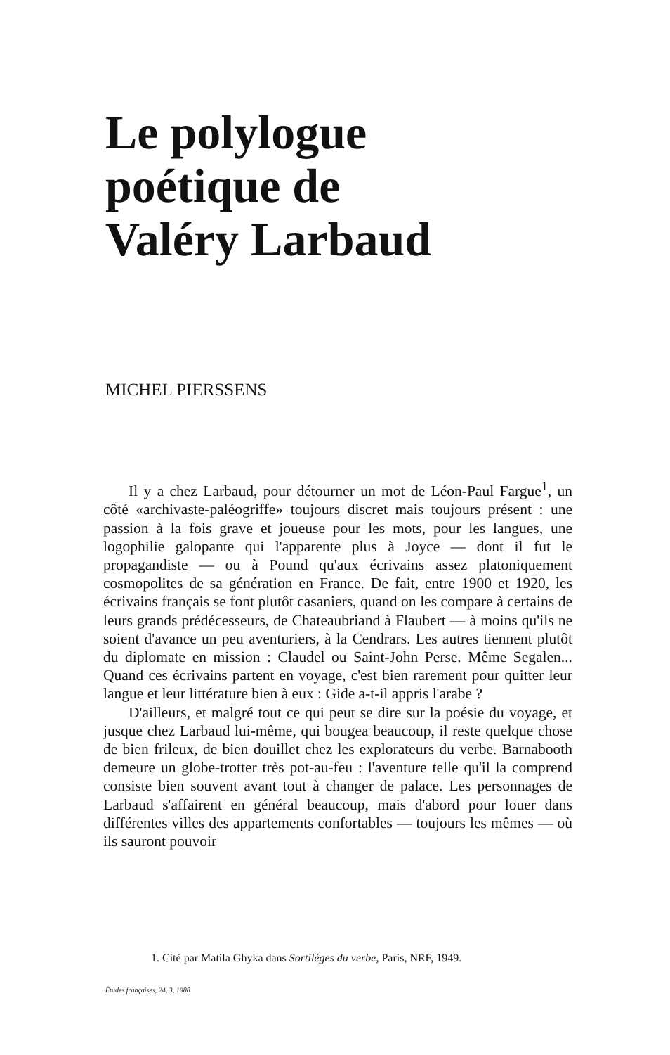Le polylogue
poétique de
Valéry Larbaud
MICHEL PIERSSENS
Il y a chez Larbaud, pour détourner un mot de Léon-Paul Fargue<sup>1</sup>, un côté «archivaste-paléogriffe» toujours discret mais toujours présent : une passion à la fois grave et joueuse pour les mots, pour les langues, une logophilie galopante qui l'apparente plus à Joyce — dont il fut le propagandiste — ou à Pound qu'aux écrivains assez platoniquement cosmopolites de sa génération en France. De fait, entre 1900 et 1920, les écrivains français se font plutôt casaniers, quand on les compare à certains de leurs grands prédécesseurs, de Chateaubriand à Flaubert — à moins qu'ils ne soient d'avance un peu aventuriers, à la Cendrars. Les autres tiennent plutôt du diplomate en mission : Claudel ou Saint-John Perse. Même Segalen... Quand ces écrivains partent en voyage, c'est bien rarement pour quitter leur langue et leur littérature bien à eux : Gide a-t-il appris l'arabe ?
D'ailleurs, et malgré tout ce qui peut se dire sur la poésie du voyage, et jusque chez Larbaud lui-même, qui bougea beaucoup, il reste quelque chose de bien frileux, de bien douillet chez les explorateurs du verbe. Barnabooth demeure un globe-trotter très pot-au-feu : l'aventure telle qu'il la comprend consiste bien souvent avant tout à changer de palace. Les personnages de Larbaud s'affairent en général beaucoup, mais d'abord pour louer dans différentes villes des appartements confortables — toujours les mêmes — où ils sauront pouvoir
1. Cité par Matila Ghyka dans Sortilèges du verbe, Paris, NRF, 1949.
Études françaises, 24, 3, 1988